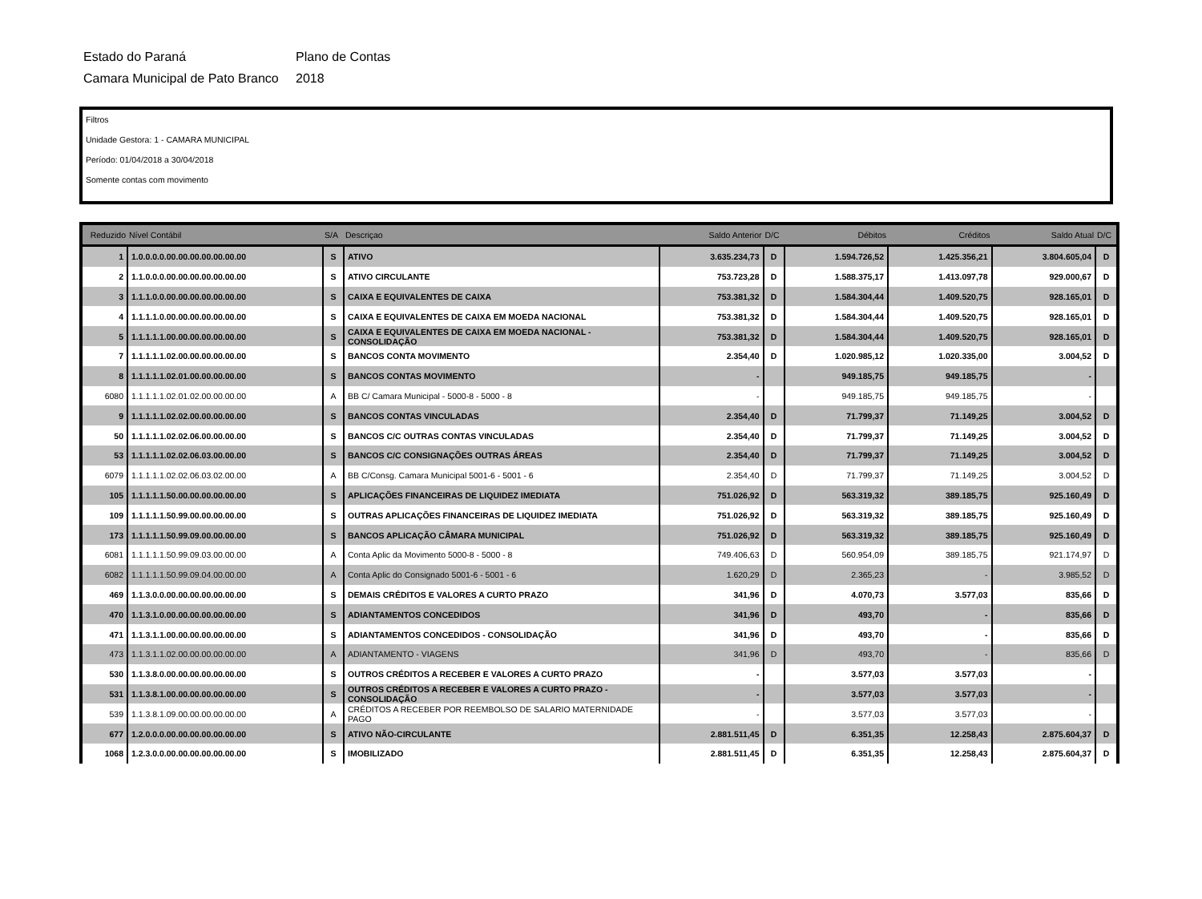Estado do Paraná
Plano de Contas
Camara Municipal de Pato Branco
2018
Filtros
Unidade Gestora: 1 - CAMARA MUNICIPAL
Período: 01/04/2018 a 30/04/2018
Somente contas com movimento
| Reduzido | Nível Contábil | S/A | Descriçao | Saldo Anterior | D/C | Débitos | Créditos | Saldo Atual | D/C |
| --- | --- | --- | --- | --- | --- | --- | --- | --- | --- |
| 1 | 1.0.0.0.0.00.00.00.00.00.00.00 | S | ATIVO | 3.635.234,73 | D | 1.594.726,52 | 1.425.356,21 | 3.804.605,04 | D |
| 2 | 1.1.0.0.0.00.00.00.00.00.00.00 | S | ATIVO CIRCULANTE | 753.723,28 | D | 1.588.375,17 | 1.413.097,78 | 929.000,67 | D |
| 3 | 1.1.1.0.0.00.00.00.00.00.00.00 | S | CAIXA E EQUIVALENTES DE CAIXA | 753.381,32 | D | 1.584.304,44 | 1.409.520,75 | 928.165,01 | D |
| 4 | 1.1.1.1.0.00.00.00.00.00.00.00 | S | CAIXA E EQUIVALENTES DE CAIXA EM MOEDA NACIONAL | 753.381,32 | D | 1.584.304,44 | 1.409.520,75 | 928.165,01 | D |
| 5 | 1.1.1.1.1.00.00.00.00.00.00.00 | S | CAIXA E EQUIVALENTES DE CAIXA EM MOEDA NACIONAL - CONSOLIDAÇÃO | 753.381,32 | D | 1.584.304,44 | 1.409.520,75 | 928.165,01 | D |
| 7 | 1.1.1.1.1.02.00.00.00.00.00.00 | S | BANCOS CONTA MOVIMENTO | 2.354,40 | D | 1.020.985,12 | 1.020.335,00 | 3.004,52 | D |
| 8 | 1.1.1.1.1.02.01.00.00.00.00.00 | S | BANCOS CONTAS MOVIMENTO | - | | 949.185,75 | 949.185,75 | - | |
| 6080 | 1.1.1.1.1.02.01.02.00.00.00.00 | A | BB C/ Camara Municipal - 5000-8 - 5000 - 8 | - | | 949.185,75 | 949.185,75 | - | |
| 9 | 1.1.1.1.1.02.02.00.00.00.00.00 | S | BANCOS CONTAS VINCULADAS | 2.354,40 | D | 71.799,37 | 71.149,25 | 3.004,52 | D |
| 50 | 1.1.1.1.1.02.02.06.00.00.00.00 | S | BANCOS C/C OUTRAS CONTAS VINCULADAS | 2.354,40 | D | 71.799,37 | 71.149,25 | 3.004,52 | D |
| 53 | 1.1.1.1.1.02.02.06.03.00.00.00 | S | BANCOS C/C CONSIGNAÇÕES OUTRAS ÁREAS | 2.354,40 | D | 71.799,37 | 71.149,25 | 3.004,52 | D |
| 6079 | 1.1.1.1.1.02.02.06.03.02.00.00 | A | BB C/Consg. Camara Municipal 5001-6 - 5001 - 6 | 2.354,40 | D | 71.799,37 | 71.149,25 | 3.004,52 | D |
| 105 | 1.1.1.1.1.50.00.00.00.00.00.00 | S | APLICAÇÕES FINANCEIRAS DE LIQUIDEZ IMEDIATA | 751.026,92 | D | 563.319,32 | 389.185,75 | 925.160,49 | D |
| 109 | 1.1.1.1.1.50.99.00.00.00.00.00 | S | OUTRAS APLICAÇÕES FINANCEIRAS DE LIQUIDEZ IMEDIATA | 751.026,92 | D | 563.319,32 | 389.185,75 | 925.160,49 | D |
| 173 | 1.1.1.1.1.50.99.09.00.00.00.00 | S | BANCOS APLICAÇÃO CÂMARA MUNICIPAL | 751.026,92 | D | 563.319,32 | 389.185,75 | 925.160,49 | D |
| 6081 | 1.1.1.1.1.50.99.09.03.00.00.00 | A | Conta Aplic da Movimento 5000-8 - 5000 - 8 | 749.406,63 | D | 560.954,09 | 389.185,75 | 921.174,97 | D |
| 6082 | 1.1.1.1.1.50.99.09.04.00.00.00 | A | Conta Aplic do Consignado 5001-6 - 5001 - 6 | 1.620,29 | D | 2.365,23 | - | 3.985,52 | D |
| 469 | 1.1.3.0.0.00.00.00.00.00.00.00 | S | DEMAIS CRÉDITOS E VALORES A CURTO PRAZO | 341,96 | D | 4.070,73 | 3.577,03 | 835,66 | D |
| 470 | 1.1.3.1.0.00.00.00.00.00.00.00 | S | ADIANTAMENTOS CONCEDIDOS | 341,96 | D | 493,70 | - | 835,66 | D |
| 471 | 1.1.3.1.1.00.00.00.00.00.00.00 | S | ADIANTAMENTOS CONCEDIDOS - CONSOLIDAÇÃO | 341,96 | D | 493,70 | - | 835,66 | D |
| 473 | 1.1.3.1.1.02.00.00.00.00.00.00 | A | ADIANTAMENTO - VIAGENS | 341,96 | D | 493,70 | - | 835,66 | D |
| 530 | 1.1.3.8.0.00.00.00.00.00.00.00 | S | OUTROS CRÉDITOS A RECEBER E VALORES A CURTO PRAZO | - | | 3.577,03 | 3.577,03 | - | |
| 531 | 1.1.3.8.1.00.00.00.00.00.00.00 | S | OUTROS CRÉDITOS A RECEBER E VALORES A CURTO PRAZO - CONSOLIDAÇÃO | - | | 3.577,03 | 3.577,03 | - | |
| 539 | 1.1.3.8.1.09.00.00.00.00.00.00 | A | CRÉDITOS A RECEBER POR REEMBOLSO DE SALARIO MATERNIDADE PAGO | - | | 3.577,03 | 3.577,03 | - | |
| 677 | 1.2.0.0.0.00.00.00.00.00.00.00 | S | ATIVO NÃO-CIRCULANTE | 2.881.511,45 | D | 6.351,35 | 12.258,43 | 2.875.604,37 | D |
| 1068 | 1.2.3.0.0.00.00.00.00.00.00.00 | S | IMOBILIZADO | 2.881.511,45 | D | 6.351,35 | 12.258,43 | 2.875.604,37 | D |